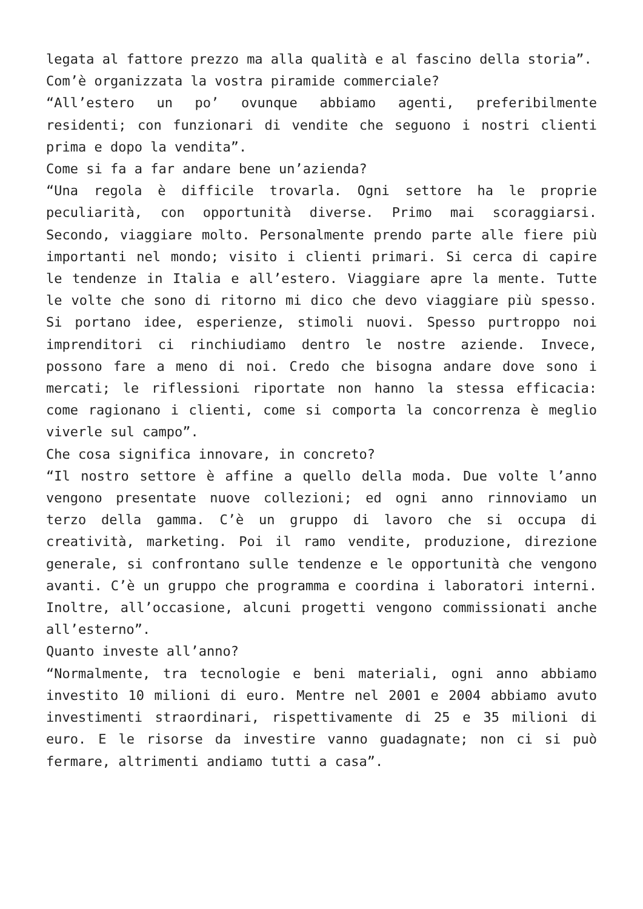legata al fattore prezzo ma alla qualità e al fascino della storia”.
Com’è organizzata la vostra piramide commerciale?
“All’estero un po’ ovunque abbiamo agenti, preferibilmente residenti; con funzionari di vendite che seguono i nostri clienti prima e dopo la vendita”.
Come si fa a far andare bene un’azienda?
“Una regola è difficile trovarla. Ogni settore ha le proprie peculiarità, con opportunità diverse. Primo mai scoraggiarsi. Secondo, viaggiare molto. Personalmente prendo parte alle fiere più importanti nel mondo; visito i clienti primari. Si cerca di capire le tendenze in Italia e all’estero. Viaggiare apre la mente. Tutte le volte che sono di ritorno mi dico che devo viaggiare più spesso. Si portano idee, esperienze, stimoli nuovi. Spesso purtroppo noi imprenditori ci rinchiudiamo dentro le nostre aziende. Invece, possono fare a meno di noi. Credo che bisogna andare dove sono i mercati; le riflessioni riportate non hanno la stessa efficacia: come ragionano i clienti, come si comporta la concorrenza è meglio viverle sul campo”.
Che cosa significa innovare, in concreto?
“Il nostro settore è affine a quello della moda. Due volte l’anno vengono presentate nuove collezioni; ed ogni anno rinnoviamo un terzo della gamma. C’è un gruppo di lavoro che si occupa di creatività, marketing. Poi il ramo vendite, produzione, direzione generale, si confrontano sulle tendenze e le opportunità che vengono avanti. C’è un gruppo che programma e coordina i laboratori interni. Inoltre, all’occasione, alcuni progetti vengono commissionati anche all’esterno”.
Quanto investe all’anno?
“Normalmente, tra tecnologie e beni materiali, ogni anno abbiamo investito 10 milioni di euro. Mentre nel 2001 e 2004 abbiamo avuto investimenti straordinari, rispettivamente di 25 e 35 milioni di euro. E le risorse da investire vanno guadagnate; non ci si può fermare, altrimenti andiamo tutti a casa”.